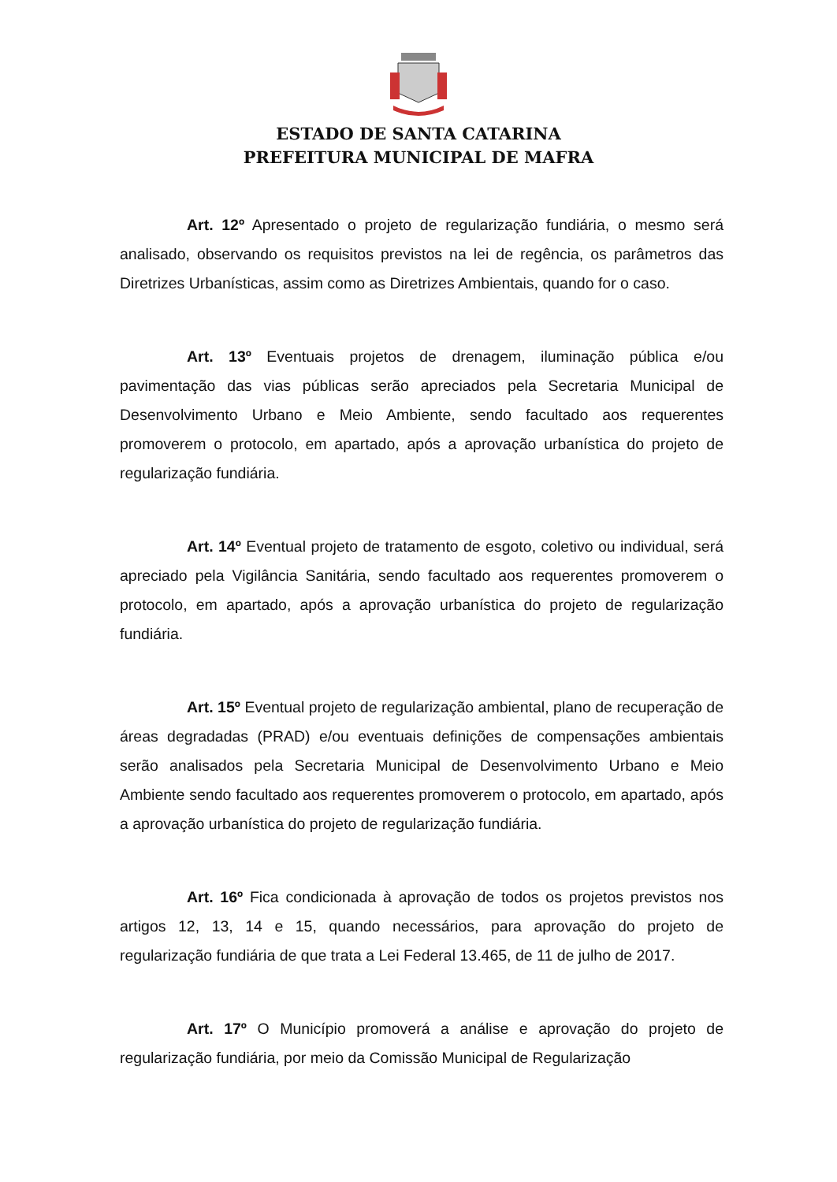ESTADO DE SANTA CATARINA
PREFEITURA MUNICIPAL DE MAFRA
Art. 12º Apresentado o projeto de regularização fundiária, o mesmo será analisado, observando os requisitos previstos na lei de regência, os parâmetros das Diretrizes Urbanísticas, assim como as Diretrizes Ambientais, quando for o caso.
Art. 13º Eventuais projetos de drenagem, iluminação pública e/ou pavimentação das vias públicas serão apreciados pela Secretaria Municipal de Desenvolvimento Urbano e Meio Ambiente, sendo facultado aos requerentes promoverem o protocolo, em apartado, após a aprovação urbanística do projeto de regularização fundiária.
Art. 14º Eventual projeto de tratamento de esgoto, coletivo ou individual, será apreciado pela Vigilância Sanitária, sendo facultado aos requerentes promoverem o protocolo, em apartado, após a aprovação urbanística do projeto de regularização fundiária.
Art. 15º Eventual projeto de regularização ambiental, plano de recuperação de áreas degradadas (PRAD) e/ou eventuais definições de compensações ambientais serão analisados pela Secretaria Municipal de Desenvolvimento Urbano e Meio Ambiente sendo facultado aos requerentes promoverem o protocolo, em apartado, após a aprovação urbanística do projeto de regularização fundiária.
Art. 16º Fica condicionada à aprovação de todos os projetos previstos nos artigos 12, 13, 14 e 15, quando necessários, para aprovação do projeto de regularização fundiária de que trata a Lei Federal 13.465, de 11 de julho de 2017.
Art. 17º O Município promoverá a análise e aprovação do projeto de regularização fundiária, por meio da Comissão Municipal de Regularização